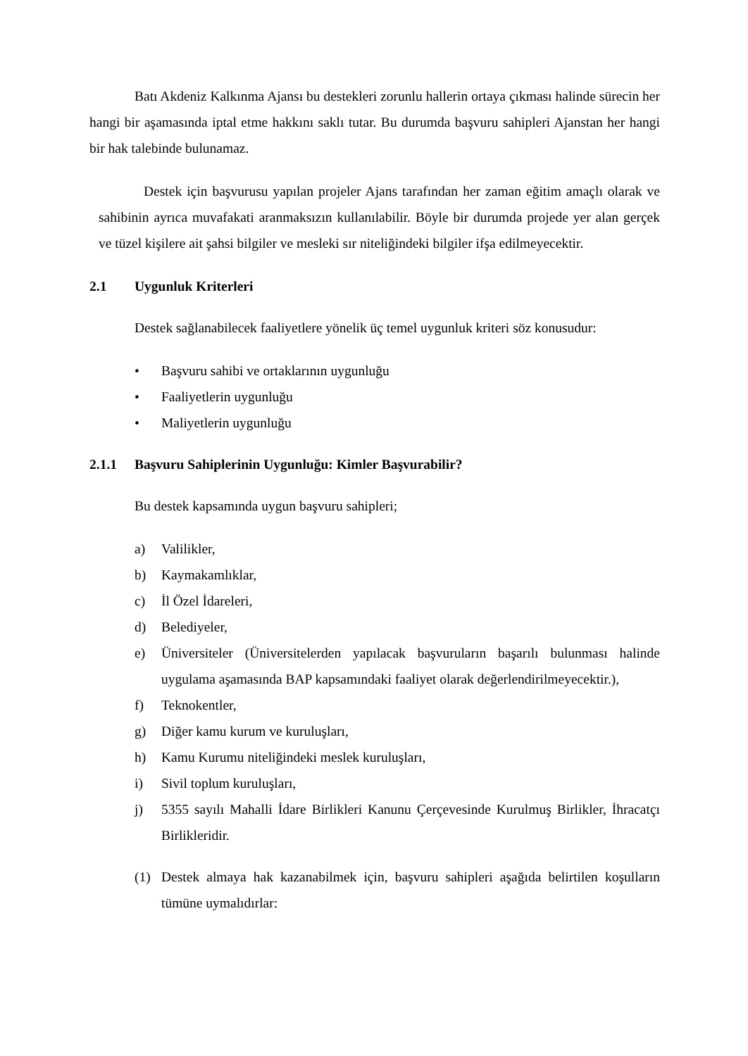Batı Akdeniz Kalkınma Ajansı bu destekleri zorunlu hallerin ortaya çıkması halinde sürecin her hangi bir aşamasında iptal etme hakkını saklı tutar. Bu durumda başvuru sahipleri Ajanstan her hangi bir hak talebinde bulunamaz.
Destek için başvurusu yapılan projeler Ajans tarafından her zaman eğitim amaçlı olarak ve sahibinin ayrıca muvafakati aranmaksızın kullanılabilir. Böyle bir durumda projede yer alan gerçek ve tüzel kişilere ait şahsi bilgiler ve mesleki sır niteliğindeki bilgiler ifşa edilmeyecektir.
2.1 Uygunluk Kriterleri
Destek sağlanabilecek faaliyetlere yönelik üç temel uygunluk kriteri söz konusudur:
• Başvuru sahibi ve ortaklarının uygunluğu
• Faaliyetlerin uygunluğu
• Maliyetlerin uygunluğu
2.1.1 Başvuru Sahiplerinin Uygunluğu: Kimler Başvurabilir?
Bu destek kapsamında uygun başvuru sahipleri;
a) Valilikler,
b) Kaymakamlıklar,
c) İl Özel İdareleri,
d) Belediyeler,
e) Üniversiteler (Üniversitelerden yapılacak başvuruların başarılı bulunması halinde uygulama aşamasında BAP kapsamındaki faaliyet olarak değerlendirilmeyecektir.),
f) Teknokentler,
g) Diğer kamu kurum ve kuruluşları,
h) Kamu Kurumu niteliğindeki meslek kuruluşları,
i) Sivil toplum kuruluşları,
j) 5355 sayılı Mahalli İdare Birlikleri Kanunu Çerçevesinde Kurulmuş Birlikler, İhracatçı Birlikleridir.
(1) Destek almaya hak kazanabilmek için, başvuru sahipleri aşağıda belirtilen koşulların tümüne uymalıdırlar: